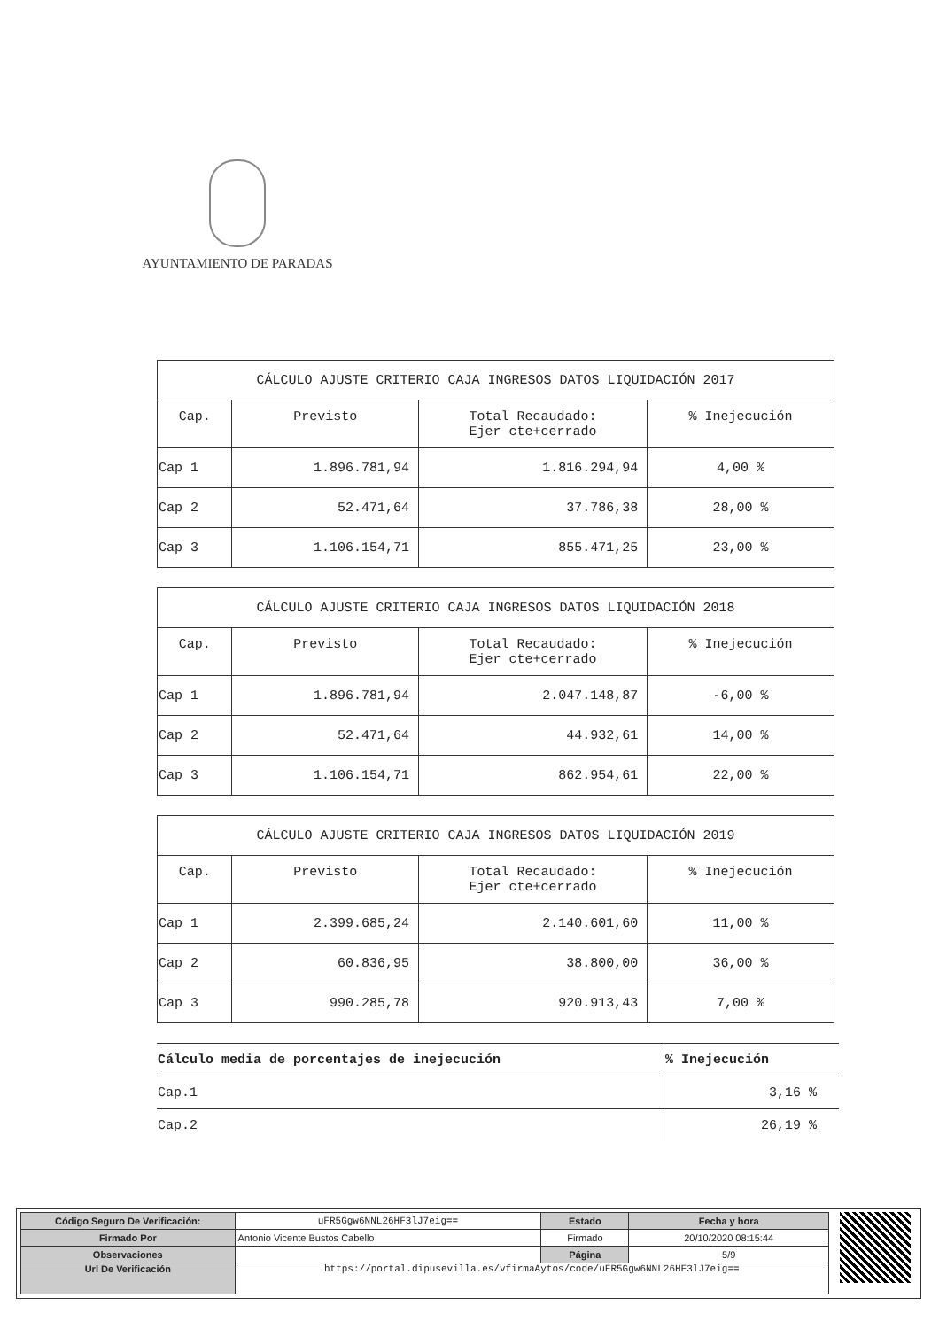AYUNTAMIENTO DE PARADAS
| CÁLCULO AJUSTE CRITERIO CAJA INGRESOS DATOS LIQUIDACIÓN 2017 | | | |
| Cap. | Previsto | Total Recaudado: Ejer cte+cerrado | % Inejecución |
| Cap 1 | 1.896.781,94 | 1.816.294,94 | 4,00 % |
| Cap 2 | 52.471,64 | 37.786,38 | 28,00 % |
| Cap 3 | 1.106.154,71 | 855.471,25 | 23,00 % |
| CÁLCULO AJUSTE CRITERIO CAJA INGRESOS DATOS LIQUIDACIÓN 2018 | | | |
| Cap. | Previsto | Total Recaudado: Ejer cte+cerrado | % Inejecución |
| Cap 1 | 1.896.781,94 | 2.047.148,87 | -6,00 % |
| Cap 2 | 52.471,64 | 44.932,61 | 14,00 % |
| Cap 3 | 1.106.154,71 | 862.954,61 | 22,00 % |
| CÁLCULO AJUSTE CRITERIO CAJA INGRESOS DATOS LIQUIDACIÓN 2019 | | | |
| Cap. | Previsto | Total Recaudado: Ejer cte+cerrado | % Inejecución |
| Cap 1 | 2.399.685,24 | 2.140.601,60 | 11,00 % |
| Cap 2 | 60.836,95 | 38.800,00 | 36,00 % |
| Cap 3 | 990.285,78 | 920.913,43 | 7,00 % |
| Cálculo media de porcentajes de inejecución | % Inejecución |
| --- | --- |
| Cap.1 | 3,16 % |
| Cap.2 | 26,19 % |
| Código Seguro De Verificación: | uFR5Ggw6NNL26HF3lJ7eig== | Estado | Fecha y hora |
| Firmado Por | Antonio Vicente Bustos Cabello | Firmado | 20/10/2020 08:15:44 |
| Observaciones | | Página | 5/9 |
| Url De Verificación | https://portal.dipusevilla.es/vfirmaAytos/code/uFR5Ggw6NNL26HF3lJ7eig== | | |